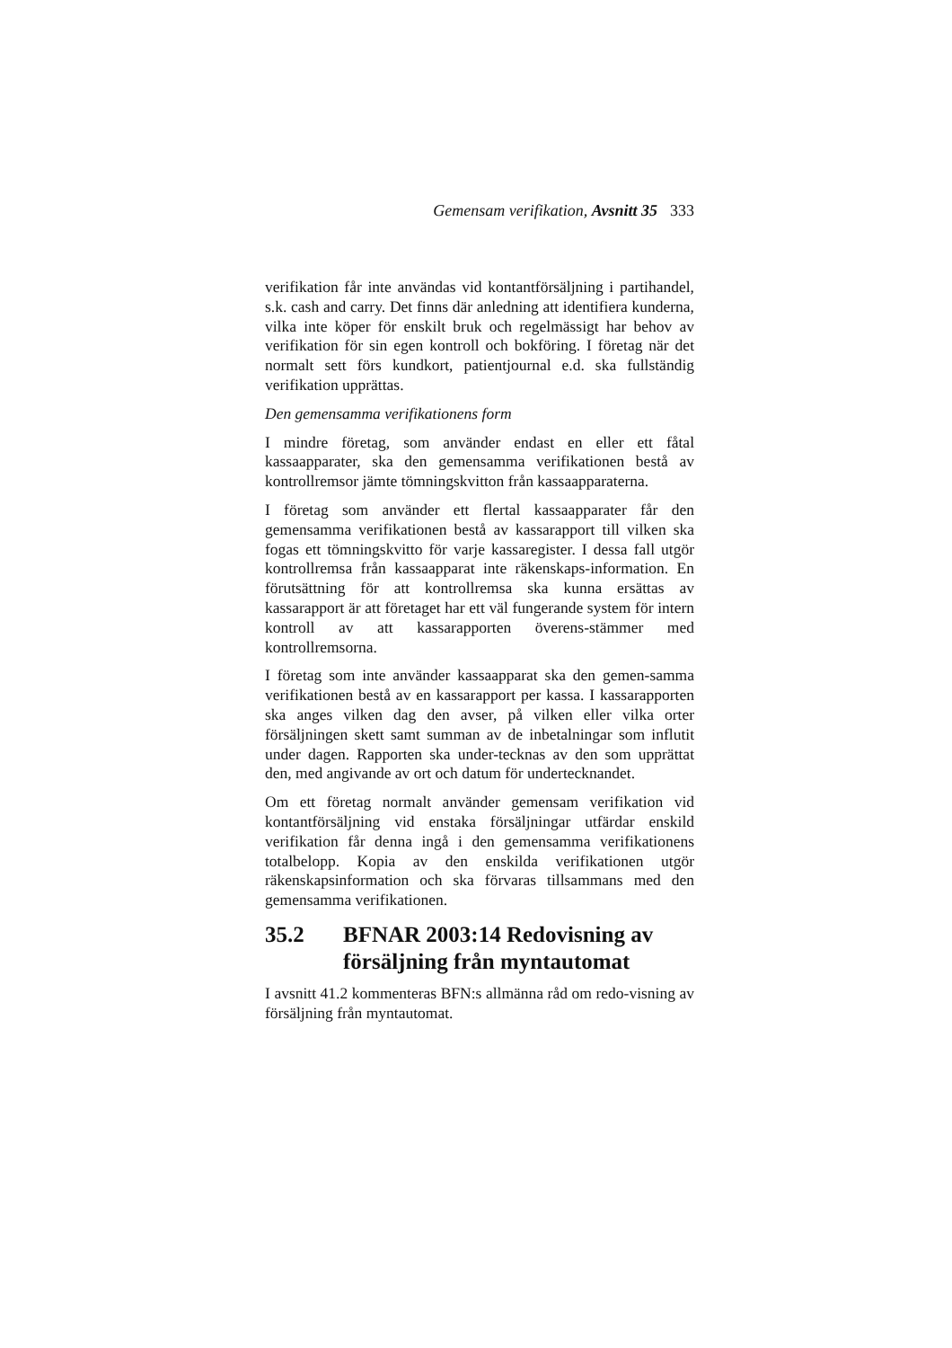Gemensam verifikation, Avsnitt 35 333
verifikation får inte användas vid kontantförsäljning i partihandel, s.k. cash and carry. Det finns där anledning att identifiera kunderna, vilka inte köper för enskilt bruk och regelmässigt har behov av verifikation för sin egen kontroll och bokföring. I företag när det normalt sett förs kundkort, patientjournal e.d. ska fullständig verifikation upprättas.
Den gemensamma verifikationens form
I mindre företag, som använder endast en eller ett fåtal kassaapparater, ska den gemensamma verifikationen bestå av kontrollremsor jämte tömningskvitton från kassaapparaterna.
I företag som använder ett flertal kassaapparater får den gemensamma verifikationen bestå av kassarapport till vilken ska fogas ett tömningskvitto för varje kassaregister. I dessa fall utgör kontrollremsa från kassaapparat inte räkenskaps-information. En förutsättning för att kontrollremsa ska kunna ersättas av kassarapport är att företaget har ett väl fungerande system för intern kontroll av att kassarapporten överens-stämmer med kontrollremsorna.
I företag som inte använder kassaapparat ska den gemen-samma verifikationen bestå av en kassarapport per kassa. I kassarapporten ska anges vilken dag den avser, på vilken eller vilka orter försäljningen skett samt summan av de inbetalningar som influtit under dagen. Rapporten ska under-tecknas av den som upprättat den, med angivande av ort och datum för undertecknandet.
Om ett företag normalt använder gemensam verifikation vid kontantförsäljning vid enstaka försäljningar utfärdar enskild verifikation får denna ingå i den gemensamma verifikationens totalbelopp. Kopia av den enskilda verifikationen utgör räkenskapsinformation och ska förvaras tillsammans med den gemensamma verifikationen.
35.2 BFNAR 2003:14 Redovisning av försäljning från myntautomat
I avsnitt 41.2 kommenteras BFN:s allmänna råd om redo-visning av försäljning från myntautomat.